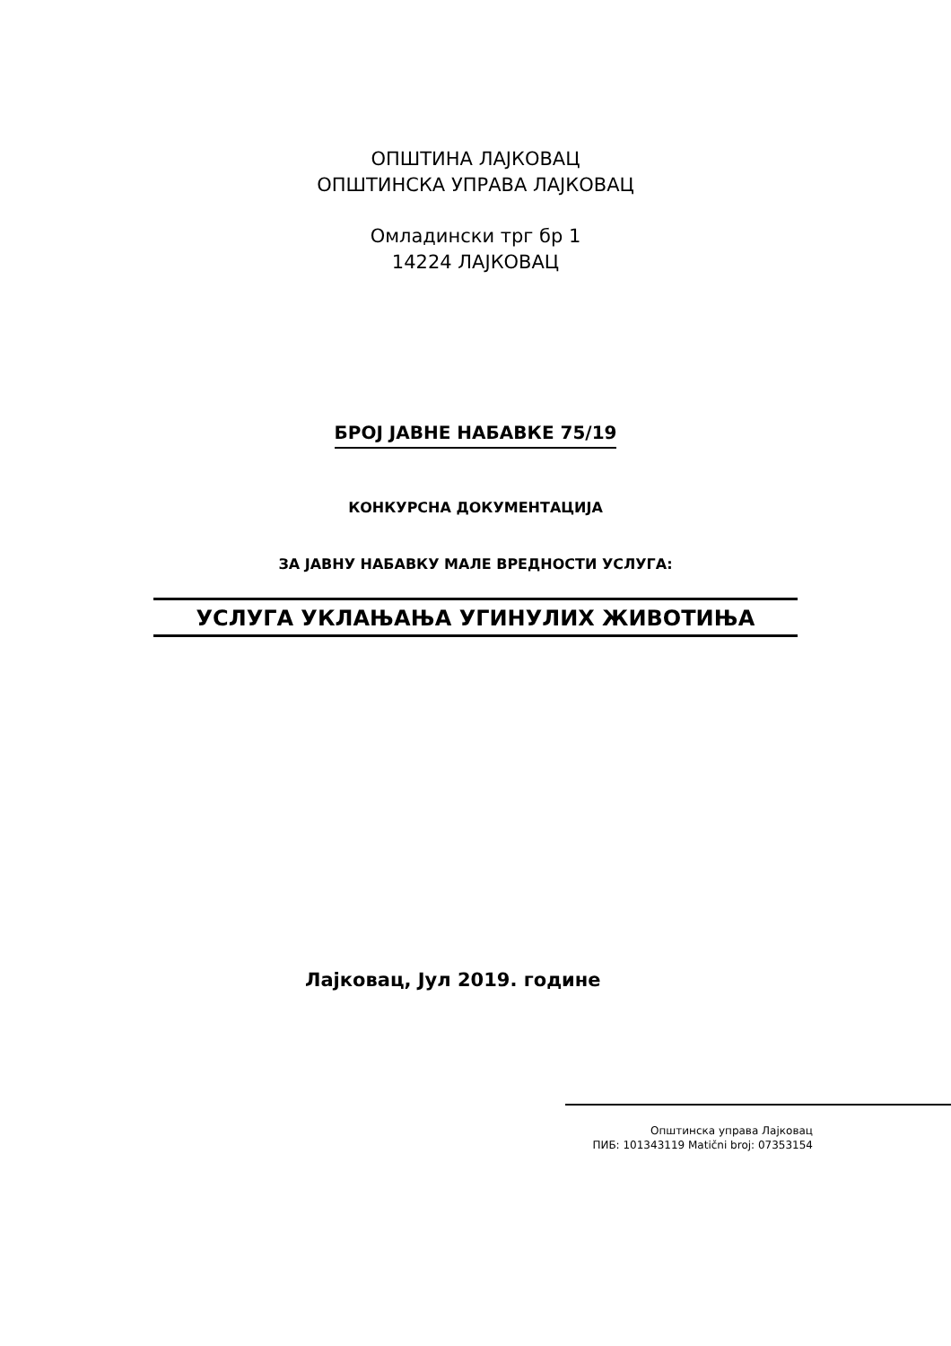ОПШТИНА ЛАЈКОВАЦ
ОПШТИНСКА УПРАВА ЛАЈКОВАЦ
Омладински трг бр 1
14224 ЛАЈКОВАЦ
БРОЈ ЈАВНЕ НАБАВКЕ 75/19
КОНКУРСНА ДОКУМЕНТАЦИЈА
ЗА ЈАВНУ НАБАВКУ МАЛЕ ВРЕДНОСТИ УСЛУГА:
УСЛУГА УКЛАЊАЊА УГИНУЛИХ ЖИВОТИЊА
Лајковац, Јул 2019. године
Општинска управа Лајковац
ПИБ: 101343119 Matični broj: 07353154